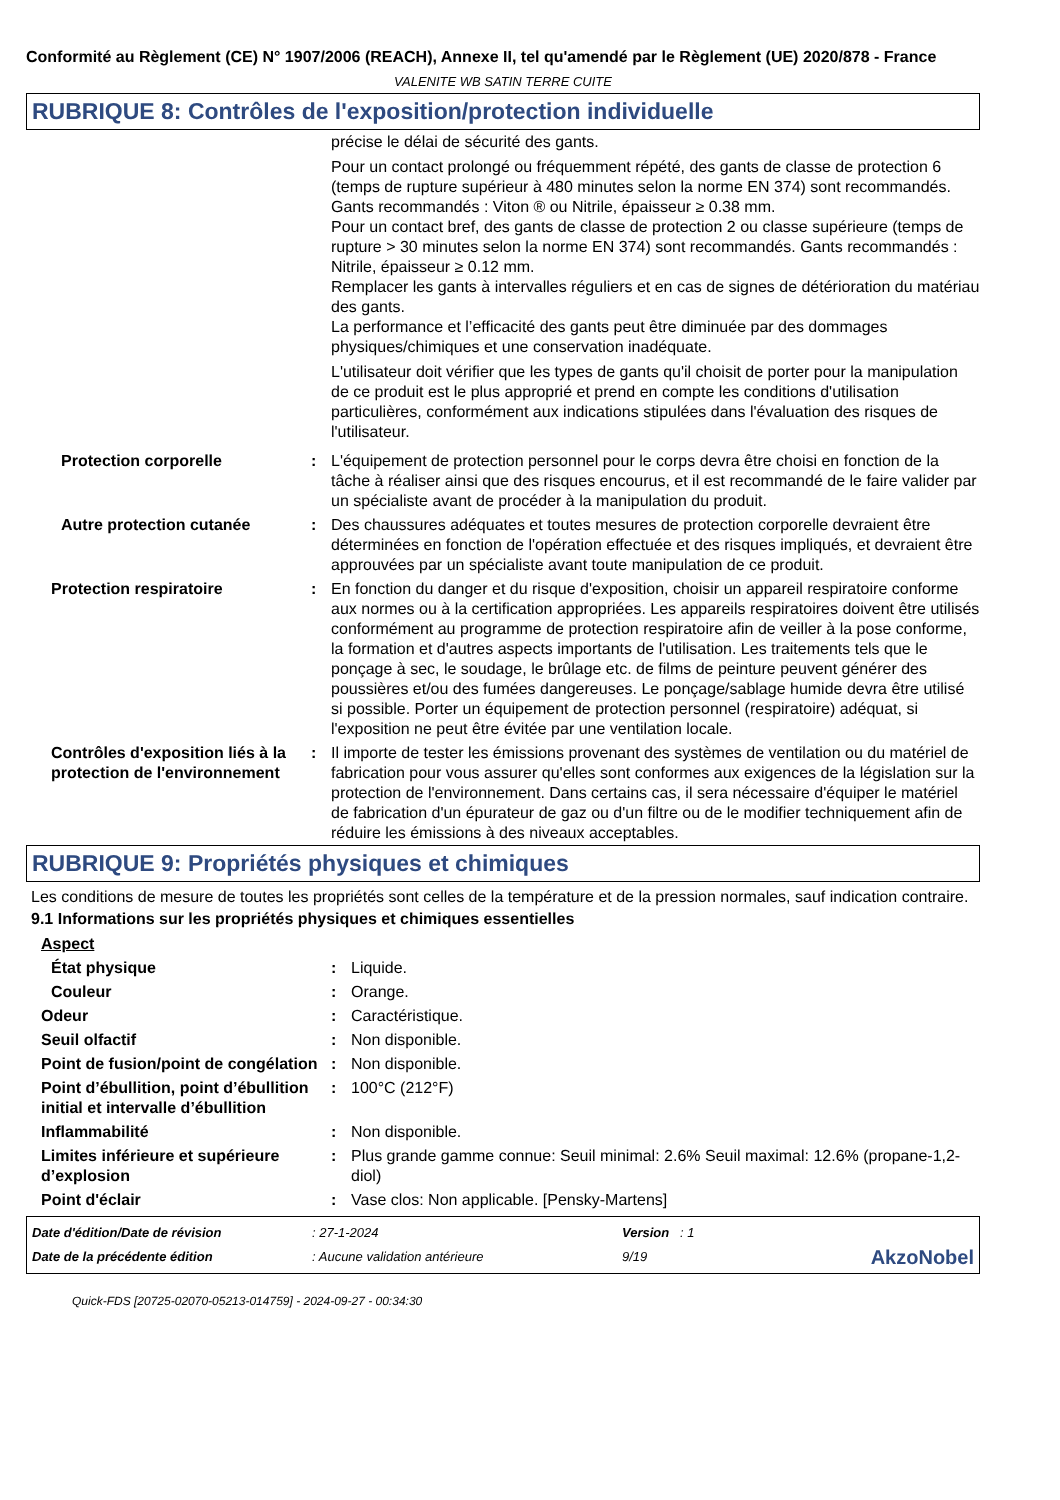Conformité au Règlement (CE) N° 1907/2006 (REACH), Annexe II, tel qu'amendé par le Règlement (UE) 2020/878 - France
VALENITE WB SATIN TERRE CUITE
RUBRIQUE 8: Contrôles de l'exposition/protection individuelle
| | | précise le délai de sécurité des gants. Pour un contact prolongé ou fréquemment répété, des gants de classe de protection 6 (temps de rupture supérieur à 480 minutes selon la norme EN 374) sont recommandés. Gants recommandés : Viton ® ou Nitrile, épaisseur ≥ 0.38 mm. Pour un contact bref, des gants de classe de protection 2 ou classe supérieure (temps de rupture > 30 minutes selon la norme EN 374) sont recommandés. Gants recommandés : Nitrile, épaisseur ≥ 0.12 mm. Remplacer les gants à intervalles réguliers et en cas de signes de détérioration du matériau des gants. La performance et l’efficacité des gants peut être diminuée par des dommages physiques/chimiques et une conservation inadéquate. L'utilisateur doit vérifier que les types de gants qu'il choisit de porter pour la manipulation de ce produit est le plus approprié et prend en compte les conditions d'utilisation particulières, conformément aux indications stipulées dans l'évaluation des risques de l'utilisateur. |
| Protection corporelle | : | L'équipement de protection personnel pour le corps devra être choisi en fonction de la tâche à réaliser ainsi que des risques encourus, et il est recommandé de le faire valider par un spécialiste avant de procéder à la manipulation du produit. |
| Autre protection cutanée | : | Des chaussures adéquates et toutes mesures de protection corporelle devraient être déterminées en fonction de l'opération effectuée et des risques impliqués, et devraient être approuvées par un spécialiste avant toute manipulation de ce produit. |
| Protection respiratoire | : | En fonction du danger et du risque d'exposition, choisir un appareil respiratoire conforme aux normes ou à la certification appropriées. Les appareils respiratoires doivent être utilisés conformément au programme de protection respiratoire afin de veiller à la pose conforme, la formation et d'autres aspects importants de l'utilisation. Les traitements tels que le ponçage à sec, le soudage, le brûlage etc. de films de peinture peuvent générer des poussières et/ou des fumées dangereuses. Le ponçage/sablage humide devra être utilisé si possible. Porter un équipement de protection personnel (respiratoire) adéquat, si l'exposition ne peut être évitée par une ventilation locale. |
| Contrôles d'exposition liés à la protection de l'environnement | : | Il importe de tester les émissions provenant des systèmes de ventilation ou du matériel de fabrication pour vous assurer qu'elles sont conformes aux exigences de la législation sur la protection de l'environnement. Dans certains cas, il sera nécessaire d'équiper le matériel de fabrication d'un épurateur de gaz ou d'un filtre ou de le modifier techniquement afin de réduire les émissions à des niveaux acceptables. |
RUBRIQUE 9: Propriétés physiques et chimiques
Les conditions de mesure de toutes les propriétés sont celles de la température et de la pression normales, sauf indication contraire.
9.1 Informations sur les propriétés physiques et chimiques essentielles
| Aspect | | |
| État physique | : | Liquide. |
| Couleur | : | Orange. |
| Odeur | : | Caractéristique. |
| Seuil olfactif | : | Non disponible. |
| Point de fusion/point de congélation | : | Non disponible. |
| Point d’ébullition, point d’ébullition initial et intervalle d’ébullition | : | 100°C (212°F) |
| Inflammabilité | : | Non disponible. |
| Limites inférieure et supérieure d’explosion | : | Plus grande gamme connue: Seuil minimal: 2.6% Seuil maximal: 12.6% (propane-1,2-diol) |
| Point d'éclair | : | Vase clos: Non applicable. [Pensky-Martens] |
| Date d'édition/Date de révision | : 27-1-2024 | Version : 1 | |
| Date de la précédente édition | : Aucune validation antérieure | 9/19 | AkzoNobel |
Quick-FDS [20725-02070-05213-014759] - 2024-09-27 - 00:34:30